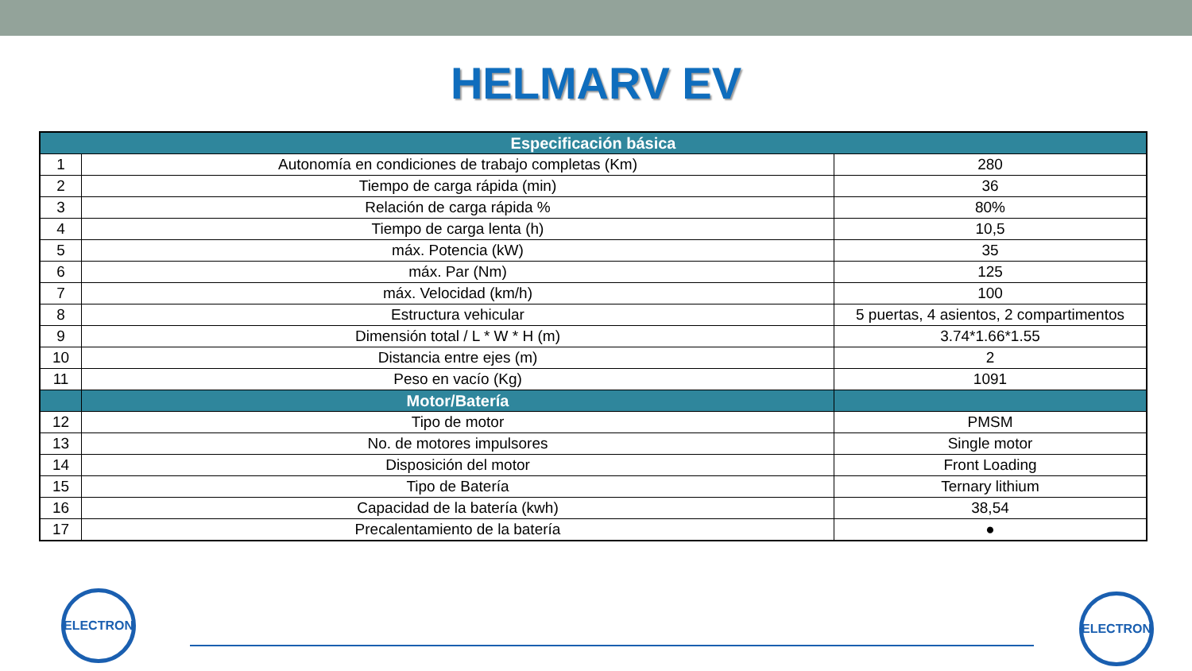HELMARV EV
| Especificación básica | | |
| --- | --- | --- |
| 1 | Autonomía en condiciones de trabajo completas (Km) | 280 |
| 2 | Tiempo de carga rápida (min) | 36 |
| 3 | Relación de carga rápida % | 80% |
| 4 | Tiempo de carga lenta (h) | 10,5 |
| 5 | máx. Potencia (kW) | 35 |
| 6 | máx. Par (Nm) | 125 |
| 7 | máx. Velocidad (km/h) | 100 |
| 8 | Estructura vehicular | 5 puertas, 4 asientos, 2 compartimentos |
| 9 | Dimensión total / L * W * H (m) | 3.74*1.66*1.55 |
| 10 | Distancia entre ejes (m) | 2 |
| 11 | Peso en vacío (Kg) | 1091 |
| | Motor/Batería | |
| 12 | Tipo de motor | PMSM |
| 13 | No. de motores impulsores | Single motor |
| 14 | Disposición del motor | Front Loading |
| 15 | Tipo de Batería | Ternary lithium |
| 16 | Capacidad de la batería (kwh) | 38,54 |
| 17 | Precalentamiento de la batería | ● |
ELECTRON ELECTRON